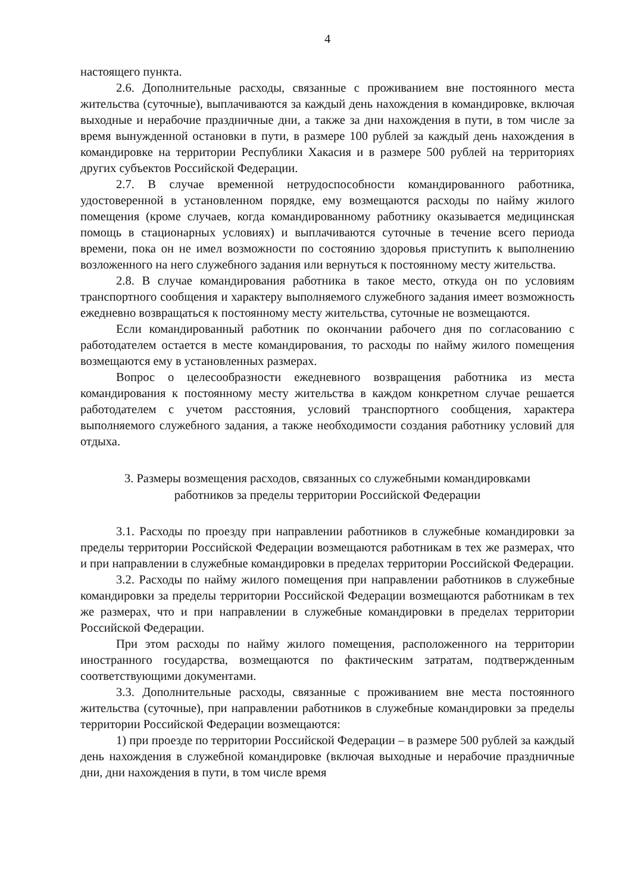4
настоящего пункта.
2.6. Дополнительные расходы, связанные с проживанием вне постоянного места жительства (суточные), выплачиваются за каждый день нахождения в командировке, включая выходные и нерабочие праздничные дни, а также за дни нахождения в пути, в том числе за время вынужденной остановки в пути, в размере 100 рублей за каждый день нахождения в командировке на территории Республики Хакасия и в размере 500 рублей на территориях других субъектов Российской Федерации.
2.7. В случае временной нетрудоспособности командированного работника, удостоверенной в установленном порядке, ему возмещаются расходы по найму жилого помещения (кроме случаев, когда командированному работнику оказывается медицинская помощь в стационарных условиях) и выплачиваются суточные в течение всего периода времени, пока он не имел возможности по состоянию здоровья приступить к выполнению возложенного на него служебного задания или вернуться к постоянному месту жительства.
2.8. В случае командирования работника в такое место, откуда он по условиям транспортного сообщения и характеру выполняемого служебного задания имеет возможность ежедневно возвращаться к постоянному месту жительства, суточные не возмещаются.
Если командированный работник по окончании рабочего дня по согласованию с работодателем остается в месте командирования, то расходы по найму жилого помещения возмещаются ему в установленных размерах.
Вопрос о целесообразности ежедневного возвращения работника из места командирования к постоянному месту жительства в каждом конкретном случае решается работодателем с учетом расстояния, условий транспортного сообщения, характера выполняемого служебного задания, а также необходимости создания работнику условий для отдыха.
3. Размеры возмещения расходов, связанных со служебными командировками
работников за пределы территории Российской Федерации
3.1. Расходы по проезду при направлении работников в служебные командировки за пределы территории Российской Федерации возмещаются работникам в тех же размерах, что и при направлении в служебные командировки в пределах территории Российской Федерации.
3.2. Расходы по найму жилого помещения при направлении работников в служебные командировки за пределы территории Российской Федерации возмещаются работникам в тех же размерах, что и при направлении в служебные командировки в пределах территории Российской Федерации.
При этом расходы по найму жилого помещения, расположенного на территории иностранного государства, возмещаются по фактическим затратам, подтвержденным соответствующими документами.
3.3. Дополнительные расходы, связанные с проживанием вне места постоянного жительства (суточные), при направлении работников в служебные командировки за пределы территории Российской Федерации возмещаются:
1) при проезде по территории Российской Федерации – в размере 500 рублей за каждый день нахождения в служебной командировке (включая выходные и нерабочие праздничные дни, дни нахождения в пути, в том числе время